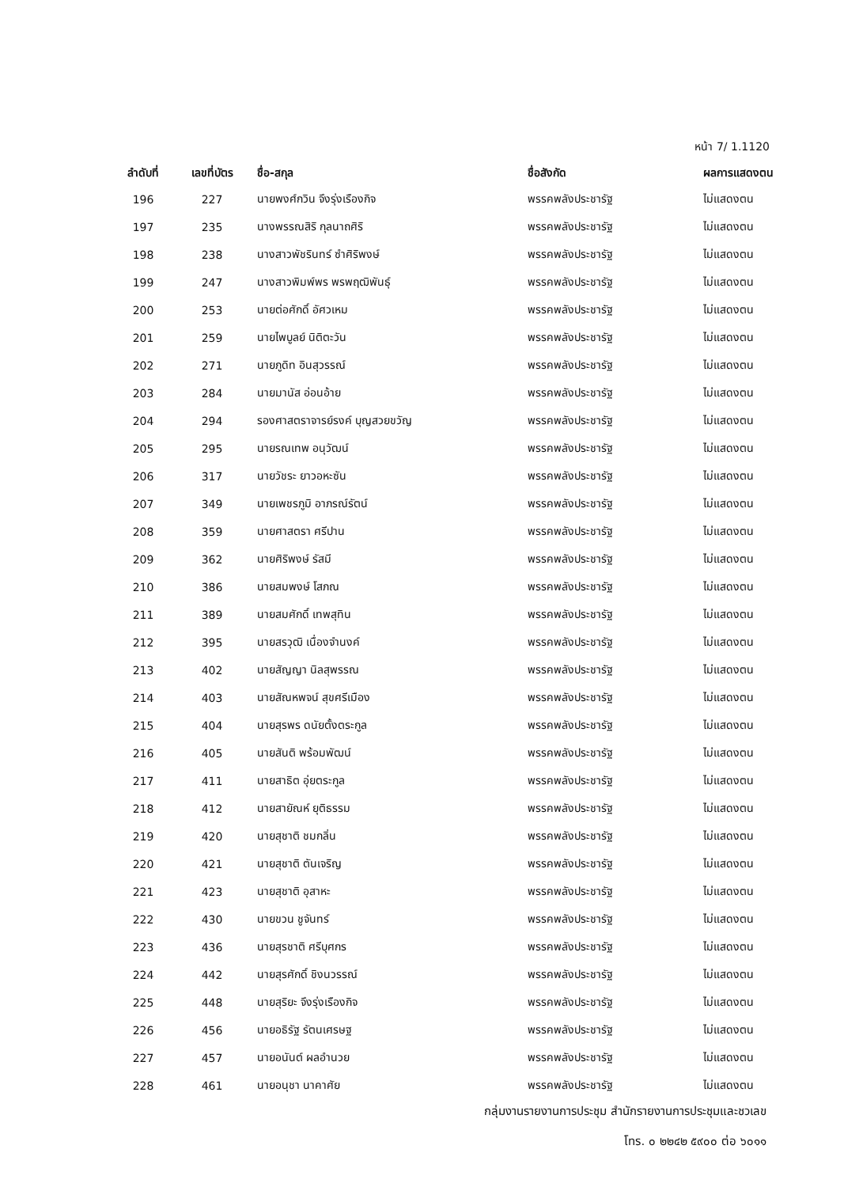หน้า 7/ 1.1120
| ลำดับที่ | เลขที่บัตร | ชื่อ-สกุล | ชื่อสังกัด | ผลการแสดงตน |
| --- | --- | --- | --- | --- |
| 196 | 227 | นายพงศ์กวิน จึงรุ่งเรืองกิจ | พรรคพลังประชารัฐ | ไม่แสดงตน |
| 197 | 235 | นางพรรณสิริ กุลนาถศิริ | พรรคพลังประชารัฐ | ไม่แสดงตน |
| 198 | 238 | นางสาวพัชรินทร์ ซำศิริพงษ์ | พรรคพลังประชารัฐ | ไม่แสดงตน |
| 199 | 247 | นางสาวพิมพ์พร พรพฤฒิพันธุ์ | พรรคพลังประชารัฐ | ไม่แสดงตน |
| 200 | 253 | นายต่อศักดิ์ อัศวเหม | พรรคพลังประชารัฐ | ไม่แสดงตน |
| 201 | 259 | นายไพบูลย์ นิติตะวัน | พรรคพลังประชารัฐ | ไม่แสดงตน |
| 202 | 271 | นายภูดิท อินสุวรรณ์ | พรรคพลังประชารัฐ | ไม่แสดงตน |
| 203 | 284 | นายมานัส อ่อนอ้าย | พรรคพลังประชารัฐ | ไม่แสดงตน |
| 204 | 294 | รองศาสตราจารย์รงค์ บุญสวยขวัญ | พรรคพลังประชารัฐ | ไม่แสดงตน |
| 205 | 295 | นายรณเทพ อนุวัฒน์ | พรรคพลังประชารัฐ | ไม่แสดงตน |
| 206 | 317 | นายวัชระ ยาวอหะซัน | พรรคพลังประชารัฐ | ไม่แสดงตน |
| 207 | 349 | นายเพชรภูมิ อาภรณ์รัตน์ | พรรคพลังประชารัฐ | ไม่แสดงตน |
| 208 | 359 | นายศาสตรา ศรีปาน | พรรคพลังประชารัฐ | ไม่แสดงตน |
| 209 | 362 | นายศิริพงษ์ รัสมี | พรรคพลังประชารัฐ | ไม่แสดงตน |
| 210 | 386 | นายสมพงษ์ โสภณ | พรรคพลังประชารัฐ | ไม่แสดงตน |
| 211 | 389 | นายสมศักดิ์ เทพสุทิน | พรรคพลังประชารัฐ | ไม่แสดงตน |
| 212 | 395 | นายสรวุฒิ เนื่องจำนงค์ | พรรคพลังประชารัฐ | ไม่แสดงตน |
| 213 | 402 | นายสัญญา นิลสุพรรณ | พรรคพลังประชารัฐ | ไม่แสดงตน |
| 214 | 403 | นายสัณหพจน์ สุขศรีเมือง | พรรคพลังประชารัฐ | ไม่แสดงตน |
| 215 | 404 | นายสุรพร ดนัยตั้งตระกูล | พรรคพลังประชารัฐ | ไม่แสดงตน |
| 216 | 405 | นายสันติ พร้อมพัฒน์ | พรรคพลังประชารัฐ | ไม่แสดงตน |
| 217 | 411 | นายสาธิต อุ่ยตระกูล | พรรคพลังประชารัฐ | ไม่แสดงตน |
| 218 | 412 | นายสายัณห์ ยุติธรรม | พรรคพลังประชารัฐ | ไม่แสดงตน |
| 219 | 420 | นายสุชาติ ชมกลิ่น | พรรคพลังประชารัฐ | ไม่แสดงตน |
| 220 | 421 | นายสุชาติ ตันเจริญ | พรรคพลังประชารัฐ | ไม่แสดงตน |
| 221 | 423 | นายสุชาติ อุสาหะ | พรรคพลังประชารัฐ | ไม่แสดงตน |
| 222 | 430 | นายขวน ชูจันทร์ | พรรคพลังประชารัฐ | ไม่แสดงตน |
| 223 | 436 | นายสุรชาติ ศรีบุศกร | พรรคพลังประชารัฐ | ไม่แสดงตน |
| 224 | 442 | นายสุรศักดิ์ ชิงนวรรณ์ | พรรคพลังประชารัฐ | ไม่แสดงตน |
| 225 | 448 | นายสุริยะ จึงรุ่งเรืองกิจ | พรรคพลังประชารัฐ | ไม่แสดงตน |
| 226 | 456 | นายอธิรัฐ รัตนเศรษฐ | พรรคพลังประชารัฐ | ไม่แสดงตน |
| 227 | 457 | นายอนันต์ ผลอำนวย | พรรคพลังประชารัฐ | ไม่แสดงตน |
| 228 | 461 | นายอนุชา นาคาศัย | พรรคพลังประชารัฐ | ไม่แสดงตน |
กลุ่มงานรายงานการประชุม สำนักรายงานการประชุมและชวเลข
โทร. ๐ ๒๒๔๒ ๕๙๐๐ ต่อ ๖๐๑๑